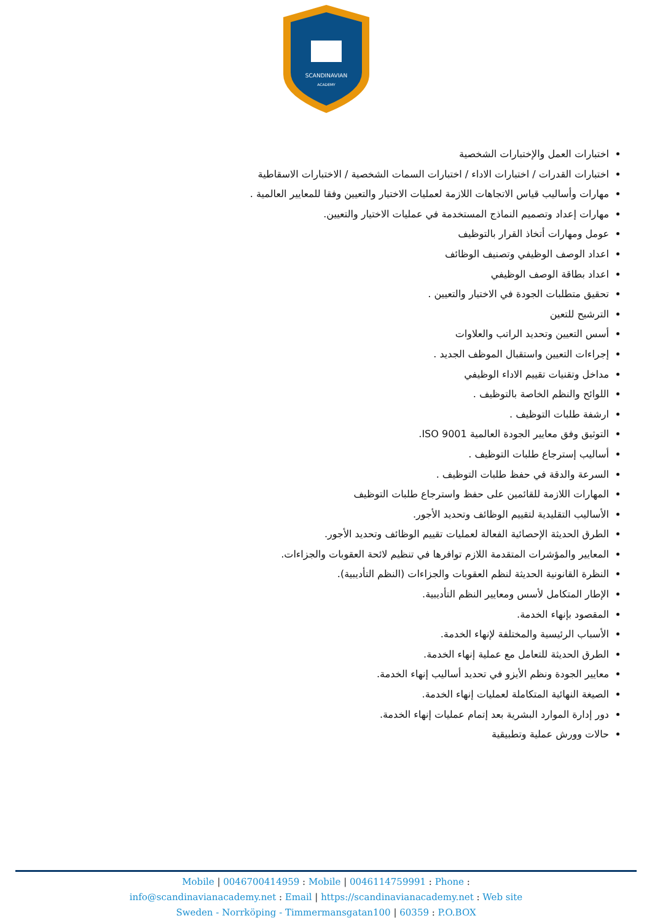SCANDINAVIAN
ACADEMY
اختبارات العمل والإختبارات الشخصية
اختبارات القدرات / اختبارات الاداء / اختبارات السمات الشخصية / الاختبارات الاسقاطية
مهارات وأساليب قياس الاتجاهات اللازمة لعمليات الاختيار والتعيين وفقا للمعايير العالمية .
مهارات إعداد وتصميم النماذج المستخدمة في عمليات الاختيار والتعيين.
عومل ومهارات أتخاذ القرار بالتوظيف
اعداد الوصف الوظيفي وتصنيف الوظائف
اعداد بطاقة الوصف الوظيفي
تحقيق متطلبات الجودة في الاختيار والتعيين .
الترشيح للتعين
أسس التعيين وتحديد الراتب والعلاوات
إجراءات التعيين واستقبال الموظف الجديد .
مداخل وتقنيات تقييم الاداء الوظيفي
اللوائح والنظم الخاصة بالتوظيف .
ارشفة طلبات التوظيف .
التوثيق وفق معايير الجودة العالمية ISO 9001.
أساليب إسترجاع طلبات التوظيف .
السرعة والدقة في حفظ طلبات التوظيف .
المهارات اللازمة للقائمين على حفظ واسترجاع طلبات التوظيف
الأساليب التقليدية لتقييم الوظائف وتحديد الأجور.
الطرق الحديثة الإحصائية الفعالة لعمليات تقييم الوظائف وتحديد الأجور.
المعايير والمؤشرات المتقدمة اللازم توافرها في تنظيم لائحة العقوبات والجزاءات.
النظرة القانونية الحديثة لنظم العقوبات والجزاءات (النظم التأديبية).
الإطار المتكامل لأسس ومعايير النظم التأديبية.
المقصود بإنهاء الخدمة.
الأسباب الرئيسية والمختلفة لإنهاء الخدمة.
الطرق الحديثة للتعامل مع عملية إنهاء الخدمة.
معايير الجودة ونظم الأيزو في تحديد أساليب إنهاء الخدمة.
الصيغة النهائية المتكاملة لعمليات إنهاء الخدمة.
دور إدارة الموارد البشرية بعد إتمام عمليات إنهاء الخدمة.
حالات وورش عملية وتطبيقية
Mobile | 0046700414959 : Mobile | 0046114759991 : Phone :
info@scandinavianacademy.net : Email | https://scandinavianacademy.net : Web site
Sweden - Norrköping - Timmermansgatan100 | 60359 : P.O.BOX